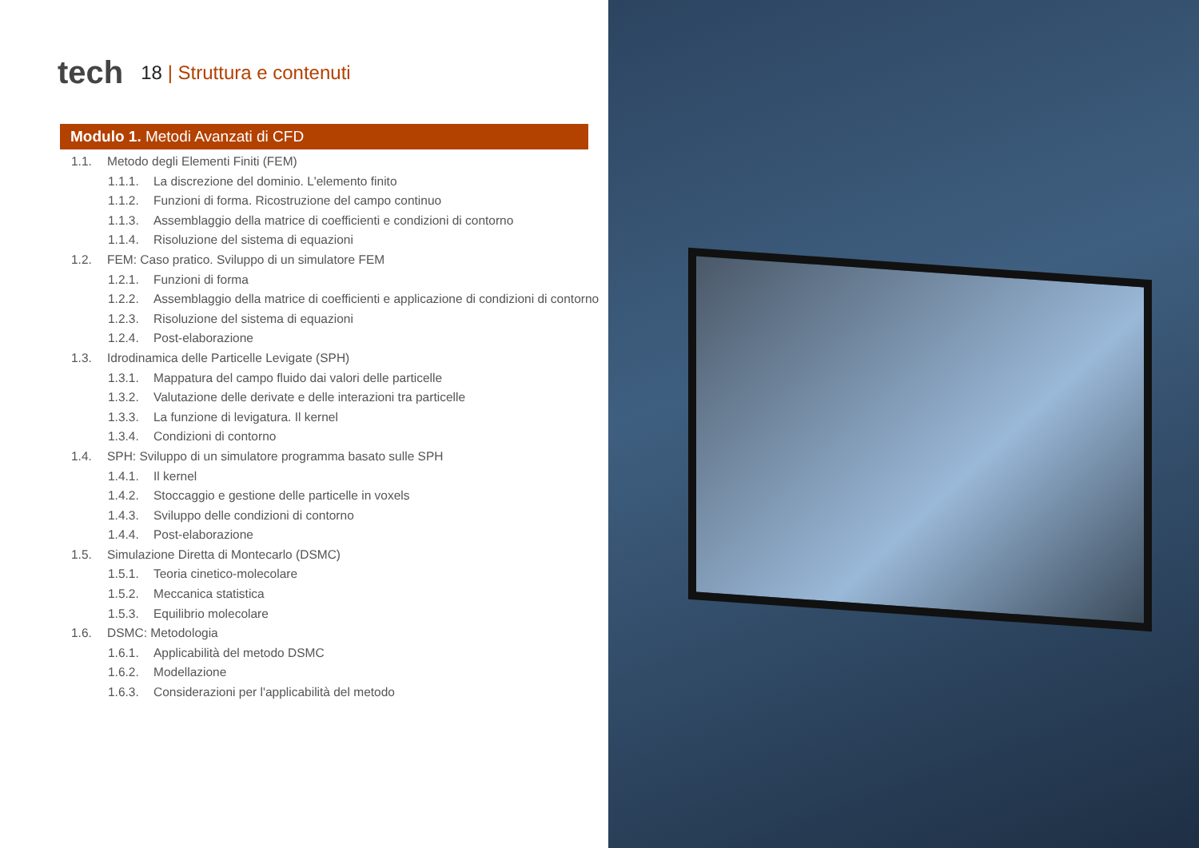tech
18 | Struttura e contenuti
Modulo 1. Metodi Avanzati di CFD
1.1. Metodo degli Elementi Finiti (FEM)
1.1.1. La discrezione del dominio. L'elemento finito
1.1.2. Funzioni di forma. Ricostruzione del campo continuo
1.1.3. Assemblaggio della matrice di coefficienti e condizioni di contorno
1.1.4. Risoluzione del sistema di equazioni
1.2. FEM: Caso pratico. Sviluppo di un simulatore FEM
1.2.1. Funzioni di forma
1.2.2. Assemblaggio della matrice di coefficienti e applicazione di condizioni di contorno
1.2.3. Risoluzione del sistema di equazioni
1.2.4. Post-elaborazione
1.3. Idrodinamica delle Particelle Levigate (SPH)
1.3.1. Mappatura del campo fluido dai valori delle particelle
1.3.2. Valutazione delle derivate e delle interazioni tra particelle
1.3.3. La funzione di levigatura. Il kernel
1.3.4. Condizioni di contorno
1.4. SPH: Sviluppo di un simulatore programma basato sulle SPH
1.4.1. Il kernel
1.4.2. Stoccaggio e gestione delle particelle in voxels
1.4.3. Sviluppo delle condizioni di contorno
1.4.4. Post-elaborazione
1.5. Simulazione Diretta di Montecarlo (DSMC)
1.5.1. Teoria cinetico-molecolare
1.5.2. Meccanica statistica
1.5.3. Equilibrio molecolare
1.6. DSMC: Metodologia
1.6.1. Applicabilità del metodo DSMC
1.6.2. Modellazione
1.6.3. Considerazioni per l'applicabilità del metodo